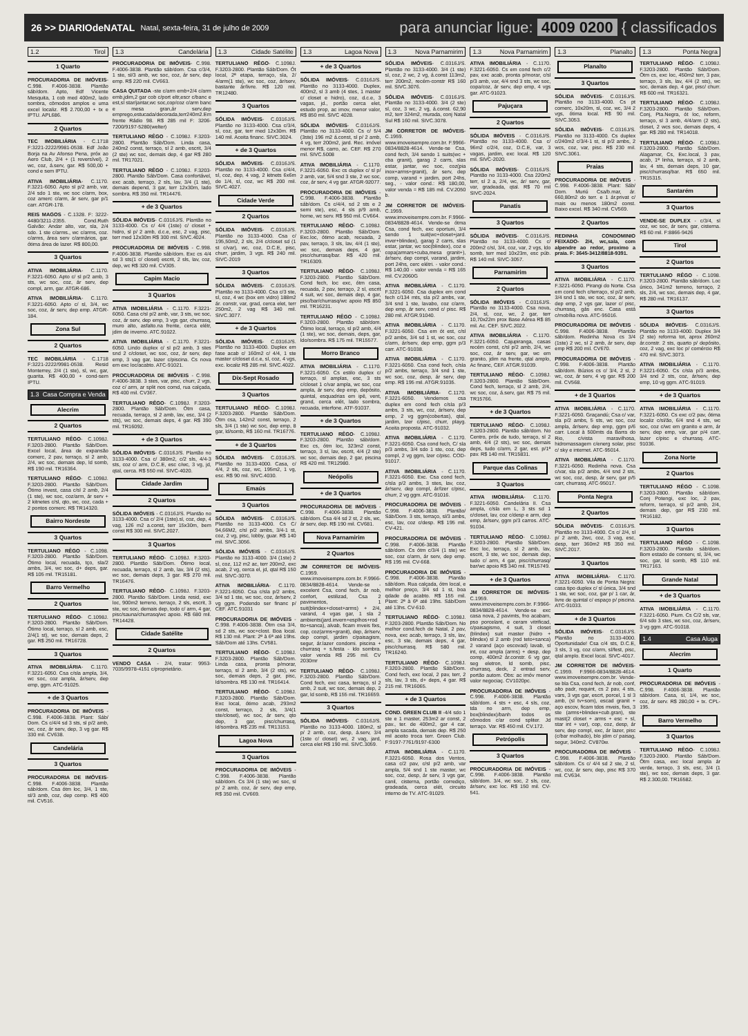26 >> DIARIOdeNATAL Natal, sexta-feira, 31 de julho de 2009 para anunciar ligue: 4009 0200 { classificados
1.2 Tirol
1 Quarto
PROCURADORIA DE IMÓVEIS- C.998. F.4006-3838. Plantão sáb/dom. Apto, Edf Vicente Mesquita, 1 cob med 400m2, lado sombra, cômodos amplos e uma excel localiz. R$ 2.700,00 + tx e IPTU. APL686.
2 Quartos
TEC IMOBILIÁRIA - C.1718 F:3221-2222/9981-0538. Edf João Borja na Av Afonso Pena, próx ao Aero Club, 2/4 + (1 reversível), 2 wc, coz, á.serv, gar. R$ 500,00 + cond e sem IPTU.
ATIVA IMOBILIÁRIA- C.1170. F.3221-6050. Apto sl p/2 amb, var, 2/4 sdo 1 ste, wc soc c/arm, box, coz amerc c/arm, ár serv, gar p/1 carr. ATGR-178.
REIS MAGOS - C.1328. F: 3222-4480/3211-2355. Cond.Ruth Galvão: Andar alto, var, sla, 2/4 sdo. 1 ste c/arms., wc c/arms, coz. c/arms, área serv c/armários, gar. ótima área de lazer. R$ 800,00.
3 Quartos
ATIVA IMOBILIÁRIA- C.1170. F.3221-6050. Apto c/ sl p/2 amb, 3 sts, wc soc, coz, ár serv, dep compl, arm, gar. ATGR-686.
ATIVA IMOBILIÁRIA- C.1170. F.3221-6050. Apto c/ sl, 3/4, wc soc, coz, ár serv, dep emp. ATGR-184.
Zona Sul
2 Quartos
TEC IMOBILIÁRIA - C.1718 F:3221-2222/9981-0538. Resid Monterrey, 2/4 (1 ste), sl, wc, gar, guarita. R$ 400,00 + cond-sem IPTU.
1.3 Casa Compra e Venda
Alecrim
2 Quartos
TERTULIANO RÊGO- C.1098J. F.3203-2800. Plantão Sáb/Dom. Excel local, área de expansão comerc, 2 pav, terraço, sl 2 amb, 2/4, wc soc, demais dep, ld somb, R$ 190 mil. TR16364.
TERTULIANO RÊGO- C.1098J. F.3203-2800. Plantão Sáb/Dom. Ótimo invest, casa c/sl 2 amb, 2/4 (1 ste), wc soc, coz/arm, ár serv + 2 kitnetes c/sl, qto, wc, coz, cada + 2 pontos comerc. R$ TR14320.
Bairro Nordeste
3 Quartos
TERTULIANO RÊGO - C.1098. F.3203-2800. Plantão Sáb/Dom. Ótimo local, recuada, tço, sla/2 ambs, 3/4, wc soc, d+ deps, gar. R$ 105 mil. TR15181.
Barro Vermelho
2 Quartos
TERTULIANO RÊGO- C.1098J. F.3203-2800. Plantão Sáb/Dom. Ótimo local, terraço, sl 2 amb, esc, 2/4(1 st), wc soc, demais deps, 2 gar. R$ 250 mil. TR16728.
3 Quartos
ATIVA IMOBILIÁRIA- C.1170. F.3221-6050. Csa c/sla ampla, 3/4, wc soc, coz ampla, ár/serv, dep emp, ggm. ATC-91025.
+ de 3 Quartos
PROCURADORIA DE IMÓVEIS - C.998. F.4006-3838. Plant: Sáb/ Dom. Cs c/4/4 sd 3 sts, sl p/2 amb, wc, coz, ár serv, dep, 3 vg gar. R$ 330 mil. CV638.
Candelária
3 Quartos
PROCURADORIA DE IMÓVEIS- C.998. F.4006-3838. Plantão sáb/dom. Csa ótm loc, 3/4, 1 ste, sl/3 amb, coz, dep comp. R$ 400 mil. CV516.
1.3 Candelária
PROCURADORIA DE IMÓVEIS- C.998. F.4006-3838. Plantão sáb/dom. Csa c/3/4, 1 ste, sl/3 amb, wc soc, coz, ár serv, dep emp. R$ 220 mil. CV663.
CASA QUITADA -ste c/arm emb+2/4 c/arm emb,jdim,2 gar cob c/port eltr,escr c/banc e est,sl star/jantar,wc soc,cop/coz c/arm banc e mesa gran,ár serv,dep emprego,estucada/decorada,terr240m2.Em frente Rádio 98. R$ 285 mil F: 3206-7200/9197-5280(welter)
TERTULIANO RÊGO - C.1098J. F.3203-2800. Plantão Sáb/Dom. Linda casa, 240m2 const, terraço, sl 2 amb, escrit, 3/4 (2 ste) wc soc, demais dep, 4 gar R$ 280 mil. TR17021.
TERTULIANO RÊGO - C.1098J. F.3203-2800. Plantão Sáb/Dom. Casa confortável, exc acab, terraço, 2 sls, lav, 3/4 (1 ste), demais depend, 3 gar, terr 12x30m, lado sombra. R$ 350 mil. TR14476.
+ de 3 Quartos
SÓLIDA IMÓVEIS- C.0316J/S. Plantão no 3133-4000. Cs c/ 4/4 (1ste) c/ closet + hidro, sl p/ 2 amb, d.c.e, esc, 2 vag, pisc, terr med 12x30m R$ 300 mil. SIVC.4024.
PROCURADORIA DE IMÓVEIS - C.998. F.4006-3838. Plantão sáb/dom. Exc cs 4/4 sd 3 sts(1 c/ closet) escrit, 2 sls, lav, coz, dep, wc R$ 320 mil. CV305.
Capim Macio
3 Quartos
ATIVA IMOBILIÁRIA - C.1170. F.3221-6050. Casa c/sl p/2 amb, var, 3 sts, wc soc, coz, ár serv, dep emp, 3 vgs gar, churrasq, muro alto, asfalto.na frente, cerca elétr, jdim de inverno. ATC.91022.
ATIVA IMOBILIÁRIA - C.1170. F.3221-6050. Lindo duplex c/ sl p/2 amb, 3 stes snd 2 c/closet, wc soc, coz, ár serv, dep emp, 3 vag gar, lazer c/piscina. Cs nova em exc loc/acabto. ATC-91021.
PROCURADORIA DE IMÓVEIS - C.998. F.4006-3838. 3 stes, var, pisc, churr, 2 vgs, coz c/ arm, ar split nos comd, rua calçada, R$ 400 mil. CV367.
TERTULIANO RÊGO- C.1098J. F.3203-2800. Plantão Sáb/Dom. Ótm casa, recuada, terraço, sl 2 amb, lav, esc, 3/4 (2 sts), wc soc, demais deps, 4 gar. R$ 390 mil. TR16092.
+ de 3 Quartos
SÓLIDA IMÓVEIS- C.0316J/S. Plantão no 3133-4000. Csa c/ 380m2, c/2 sls, 4/4-3 sts, coz c/ arm, D.C.E, esc c/wc, 3 vg, jd, qtal, cerca. R$ 550 mil. SIVC-4020.
Cidade Jardim
2 Quartos
SÓLIDA IMÓVEIS - C.0316J/S. Plantão no 3133-4000. Csa c/ 2/4 (1ste).sl, coz, dep, 4 vag, 126 m2 a.const, terr 15x30m, bem const R$ 300 mil. SIVC.2027.
3 Quartos
TERTULIANO RÊGO- C.1098J. F.3203-2800. Plantão Sáb/Dom. Ótimo local, recuada, terraço, sl 2 amb, lav, 3/4 (2 sts), wc soc, demais deps, 3 gar. R$ 270 mil. TR16476.
TERTULIANO RÊGO- C.1098J. F.3203-2800. Plantão Sáb/Dom. Linda resid, exc loc, 900m2 terreno, terraço, 2 sls, escrit, 3 ste, wc soc, demais dep, todo c/ arm, 4 gar, pisc/sauna/churrasq/wc apoio. R$ 680 mil. TR14428.
Cidade Satélite
2 Quartos
VENDO CASA - 2/4, tratar: 9953-7035/9978-4151 c/proprietário.
1.3 Cidade Satélite
TERTULIANO RÊGO- C.1098J. F.3203-2800. Plantão Sáb/Dom. Ót local, 2ª etapa, terraço, sla, 2/ 4/arm(1 ste), wc soc, coz, ár/serv, bastante ár/livre. R$ 120 mil. TR12480.
3 Quartos
SÓLIDA IMÓVEIS- C.0316J/S. Plantão no 3133-4000. Csa c/3/4, sl, coz, gar, terr med 12x30m. R$ 140 mil. Aceita financ. SIVC.3024.
+ de 3 Quartos
SÓLIDA IMÓVEIS- C.0316J/S. Plantão no 3133-4000. Csa c/4/4, sl, coz, dep, 4 vag, 2 kitnets 6x6m de 1/4, sl, coz, wc R$ 200 mil. SIVC.4027.
Cidade Verde
2 Quartos
SÓLIDA IMÓVEIS- C.0316J/S. Plantão no 3133-4000. Csa c/ 195,50m2, 2 sls, 2/4 c/closet sd (1 st c/var), wc, coz, D.C.E, pisc, churr, jardim, 3 vgs. R$ 240 mil. SIVC-2019
3 Quartos
SÓLIDA IMÓVEIS- C.0316J/S. Plantão no 3133-4000. Csa c/3 ste, sl, coz, 4 wc (box em vidro) 188m2 ár. constr, var, grad, cerca elet, terr 250m2, 2 vag R$ 340 mil. SIVC.3077.
+ de 3 Quartos
SÓLIDA IMÓVEIS- C.0316J/S. Plantão no 3133-4000. Duplex em fase acab c/ 160m2 c/ 4/4, 1 ste master c/closet d.c.e, sl, coz, 4 vgs, exc. localiz R$ 285 mil. SIVC.4022.
Dix-Sept Rosado
3 Quartos
TERTULIANO RÊGO- C.1098J. F.3203-2800. Plantão Sáb/Dom. Ótm csa, 142m2 const, terraço, 2 sls, 3/4 (1 ste) wc soc, dep emp, 8 gar, ld/somb, R$ 160 mil. TR16776.
+ de 3 Quartos
SÓLIDA IMÓVEIS- C.0316J/S. Plantão no 3133-4000. Casa, c/ 4/4, 2 sls, coz, wc, 195m2, 1 vg, esc. R$ 90 mil. SIVC.4030.
Emaús
3 Quartos
SÓLIDA IMÓVEIS- C.0316J/S. Plantão no 3133-4000. Cs C/ 94,66M2, c/sl p/2 ambs, 3/4-1 st, coz, 2 vg, pisc, lobby, guar. R$ 140 mil. SIVC.3056.
SÓLIDA IMÓVEIS - C.0316J/S. Plantão no 3133-4000. 3/4 (1ste) 2 sl, coz, 112 m2 ac, terr 200m2, exc acab, 2 vg, cerca el, jd, qtal R$ 150 mil. SIVC-3070.
ATIVA IMOBILIÁRIA- C.1170. F.3221-6050. Csa c/sla p/2 ambs, 3/4 sd 1 ste, wc soc, coz, ár/serv, 2 vg ggm. Podendo ser financ p/ CEF. ATC.91031
PROCURADORIA DE IMÓVEIS - C.998. F.4006-3838. Ótm csa 3/4, sd 2 sts, wc soc+clost. Boa local. R$ 130 mil. Plant: 2ª à 6ª até 19hs. Sáb/Dom até 13hs. CV581.
TERTULIANO RÊGO- C.1098J. F.3203-2800. Plantão Sáb/Dom. Linda casa, pronta p/morar, terraço, sl 2 amb, 3/4 (2 sts), wc soc, demais deps, 2 gar, pisc, ld/sombra. R$ 130 mil. TR16414.
TERTULIANO RÊGO- C.1098J. F.3203-2800. Plantão Sáb/Dom. Exc local, ótimo acab, 293m2 const, terraço, 2 sls, 3/4(1 ste/closet), wc soc, ár serv, qto dep, 3 gar, pisc/churrasq, ld/sombra. R$ 235 mil. TR13153.
Lagoa Nova
3 Quartos
PROCURADORIA DE IMÓVEIS - C.998. F.4006-3838. Plantão sáb/dom. Cs 3/4 (1 ste) wc soc, sl p/ 2 amb, coz, ár serv, dep emp, R$ 350 mil. CV669.
1.3 Lagoa Nova
+ de 3 Quartos
SÓLIDA IMÓVEIS- C.0316J/S. Plantão no 3133-4000. Duplex, 400m2, sl 3 amb (4 stes, 1 master c/ closet e hidro), coz, d.c.e, 3 vagas, jd., portão cerca elet, estudo prop, ac imov, menor valor, R$ 850 mil. SIVC 4028.
SÓLIDA IMÓVEIS- C.0316J/S. Plantão no 3133-4000. Cs c/ 5/4 (3ste) 196 m2 á.const, sl p/ 2 amb, 4 vg, terr 200m2, jard. Rec. imóvel menor R$, carro, ac. CEF. R$ 270 mil. SIVC.5008
ATIVA IMOBILIÁRIA - C.1170. F.3221-6050. Exc cs duplex c/ sl p/ 2 amb, var, 5/4 snd 3 ste, 2 wc soc, coz, ár serv, 4 vg gar. ATGR-92077.
PROCURADORIA DE IMÓVEIS - C.998. F.4006-3838. Plantão sáb/dom. Cs c/4/4, sd 2 sts e 2 semi ste), esc, 4 sls p/9 amb, home, wc serv. R$ 950 mil. CV664.
TERTULIANO RÊGO- C.1098J. F.3203-2800. Plantão Sáb/Dom. Exc.loc, ótimo acab, recuada, 2 pav, terraço, 3 sls, lav, 4/4 (1 ste), wc soc, demais deps, 4 gar, pisc/churrasq/bar. R$ 420 mil. TR16309.
TERTULIANO RÊGO- C.1098J. F.3203-2800. Plantão Sáb/Dom. Cond fech, loc exc, ótm casa, recuada, 2 pav, terraço, 2 sl, escrit 4 suit, wc soc, demais dep, 4 gar, pisc/bar/churrasq/wc apoio R$ 850 mil. TR16231.
TERTULIANO RÊGO - C.1098J. F.3203-2800. Plantão sáb/dom. Ótimo local, terraço, sl p/2 amb, 4/4 (1 ste), wc soc, demais, deps, gar, ldo/sombra. R$ 175 mil. TR15577.
Morro Branco
ATIVA IMOBILIÁRIA - C.1170. F.3221-6050. Cs estilo duplex c/ terraço, sl amplas, esc, 3 sts c/closet 1 c/var ampla, wc soc, coz ampla, ár serv, dep emp, depósito, quintal, esquadrias em ipê, vent, grand, cerca elét, lado sombra, recuada, interfone. ATF-91037.
+ de 3 Quartos
TERTULIANO RÊGO- C.1098J. F.3203-2800. Plantão sáb/dom. Exc cs, ótm loc, 323m2 const, terraço, 3 sl, lav, escrit, 4/4 (2 ste) wc soc, demais dep, 2 gar, piscina R$ 420 mil. TR12980.
Neópolis
+ de 3 Quartos
PROCURADORIA DE IMÓVEIS - C.998. F.4006-3838. Plantão sáb/dom. Csa 4/4 sd 2 st, 2 sls, wc, ár serv, dep. R$ 190 mil. CV681.
Nova Parnamirim
2 Quartos
JM CORRETOR DE IMÓVEIS- C.1959. www.imoveisempre.com.br. F.9966-0834/8828-4614. Vende-se - excelent Csa, cond fech, ár nob, confort, estilizad, Csa 2 pavimentos, 1 suit(blindex+closet+arms) + 2/4, varand, 4 vgas gar, 1 sla 2 ambients(jard.invern+esplhos+rod tto+sanca), alvab, ficam mveis fixs, cop, coz(arms+granit), dep, ár/serv, dep compl, jardim c/paisagism, segur, ár.lazer condomi. piscina + churrasq + s.festa - ldo sombra. valor venda R$ 295 mil. CV 2030mr
TERTULIANO RÊGO- C.1098J. F.3203-2800. Plantão Sáb/Dom. Cond fech, exc casa, terraço, sl 2 amb, 2 suit, wc soc, demais dep, 2 gar, ld somb, R$ 155 mil. TR16659.
3 Quartos
SÓLIDA IMÓVEIS- C.0316J/S. Plantão no 3133-4000. 180m2, sl p/ 2 amb, coz, desp, á.serv, 3/4 (1ste c/ closet) wc, 2 vag, jard, cerca elet R$ 190 mil. SIVC.3059.
1.3 Nova Parnamirim
SÓLIDA IMÓVEIS- C.0316J/S. Plantão no 3133-4000. 3/4 (1 ste) sl, coz, 2 wc, 2 vg, á.const 113m2, terr 200m2, recém-constr R$ 160 mil. SIVC.3076.
SÓLIDA IMÓVEIS- C.0316J/S. Plantão no 3133-4000. 3/4 (2 ste) sl, coz, 3 wc, 2 vg, á.const. 62,90 m2, terr 324m2, murada, conj Natal Sul R$ 160 mil. SIVC.3078.
JM CORRETOR DE IMÓVEIS- C.1959. www.imoveisempre.com.br. F.9966-0834/8828-4614. Vende-se Csa, cond fech, 3/4 sendo 1 suits(wc + cba granit), garag 2 carrs, slas estar, jantar, wc soc, coz(pia inox+arms+granit), ár serv, dep comp, varand + jardim, port 24hs, seg., - valor cond.: R$ 180,00, valor venda = R$ 185 mil. CV.2050 b.
JM CORRETOR DE IMÓVEIS- C.1959. www.imoveisempre.com.br. F.9966-0834/8828-4614. Vende-se ótma Csa, cond fech, exc oportuni, 3/4 sendo 1 suit(wc+closet+jard. inver+blindex), garag 2 carrs, slas estar, jantar, wc soc(blindex), coz e copa(armars+cuba,mesa granit+), ár/serv, dep compl, varand, jardim, port 24hs, cerc elétri. - valor cond.: R$ 140,00 - valor venda = R$ 165 mil. CV.2060G
ATIVA IMOBILIÁRIA - C.1170. F.3221-6050. Csa duplex em cond fech c/134 mts, sla p/2 ambs, var, 3/4 snd 1 ste, lavabo, coz c/arm, dep emp, ár serv, cond c/ pisc. R$ 280 mil. ATGR.91040.
ATIVA IMOBILIÁRIA - C.1170. F.3221-6050. Csa em ót est, c/sl p/2 ambs, 3/4 sd 1 st, wc soc, coz c/arm, ár/serv, dep emp, ggm p/3 carr. ATC-91038.
ATIVA IMOBILIÁRIA - C.1170. F.3221-6050. Csa cond fech, c/sla p/2 ambs, terraço, 3/4 snd 1 ste, wc soc, coz, desp, ár serv, dep emp. R$ 195 mil. ATGR.91035.
ATIVA IMOBILIÁRIA- C.1170. F.3221-6050. Vendemos csa duplex em cond fech c/sla p/3 ambs, 3 sts, wc, coz, ár/serv, dep emp, 2 vg ggm(cobertas), qtal, jardim, lzer c/pisc, churr, playg. Aceita proposta. ATC-91032.
ATIVA IMOBILIÁRIA - C.1170. F.3221-6050. Csa cond fech, C/ sla p/3 ambs, 3/4 sdo 1 ste, coz, dep compl, 2 vg ggm, lzer c/pisc. COD-91017.
ATIVA IMOBILIÁRIA - C.1170. F.3221-6050. Exc. Csa cond fech, c/sla p/2 ambs, 3 stes, lav, coz, ár/serv, dep compl, ár/lzer c/pisc, churr, 2 vg ggm. ATC-91016.
PROCURADORIA DE IMÓVEIS - C.998. F.4006-3838. Plantão/ Sáb/Dom. 3 sts, terraço, sl/3 ambs, esc, lav, coz c/desp. R$ 195 mil. CV-421.
PROCURADORIA DE IMÓVEIS - C.998. F.4006-3838. Plantão sáb/dom. Cs ótm c/3/4 (1 ste) wc soc, coz c/arm, ár serv, dep emp. R$ 195 mil. CV-668.
PROCURADORIA DE IMÓVEIS - C.998. F.4006-3838. Plantão sáb/dom. Rua calçada, ótm local, e melhor preço, 3/4 sd 1 st, boa qdade de acabto. R$ 155 mil. Plant: 2ª à 6ª até 19hs. Sáb/Dom até 13hs. CV-610.
TERTULIANO RÊGO- C.1098J. F.3203-2800. Plantão Sáb/Dom. No melhor cond.fech de Natal, 2 pav, nova, exc acab, terraço, 3 sls, lav, esc, 3 ste, demais deps, 4 gar, pisc/churrasq. R$ 580 mil. TR16240.
TERTULIANO RÊGO- C.1098J. F.3203-2800. Plantão Sáb/Dom. Cond fech, exc local, 2 pav, terr, 2 sls, lav, 3 sts, d+ deps, 4 gar. R$ 215 mil. TR16065.
+ de 3 Quartos
COND. GREEN CLUB II -4/4 sdo 1 ste e 1 master, 253m2 ar const, 2 pav., ter. de 400m2, gar 4 car, ampla sacada, demais dep. R$ 250 mil aceito troca terr. Green Club. F:9197-7761/9197-6300
ATIVA IMOBILIÁRIA - C.1170. F.3221-6050. Rosa dos Ventos, casa c/2 pav, c/sl p/2 amb, var ampla, 5/4 snd 1 ste master, wc soc, coz, desp, ár serv, 3 vgs gar, canil, cisterna, portão corrediço, gradeada, cerca elét, circuito interno de TV. ATC-91029.
1.3 Nova Parnamirim
ATIVA IMOBILIÁRIA - C.1170. F.3221-6050. Cs em cond fech c/2 pav, exc acab, pronta p/morar, c/sl p/3 amb, var, 4/4 snd 3 sts, wc soc, copa/coz, ár serv, dep emp, 4 vgs gar. ATC-91023.
Pajuçara
2 Quartos
SÓLIDA IMÓVEIS - C.0316J/S. Plantão no 3133-4000. Csa c/ 96m2 c/2/4, coz, D.C.E, var, 3 vagas, jardim, exc local. R$ 120 mil. SIVC-2020.
SÓLIDA IMÓVEIS- C.0316J/S. Plantão no 3133-4000. Csa 220m2 terr, sl 2 a, 2/4, wc, ár/ serv, gar, var, gradeada, qtal. R$ 70 mil SIVC-2024.
Panatis
3 Quartos
SÓLIDA IMÓVEIS- C.0316J/S. Plantão no 3133-4000. Cs c/ 200m2 c/sl, 3/4, coz, var, 2 vgs, ldo somb, terr med 10x23m, esc púb. R$ 140 mil. SIVC-3057.
Parnamirim
2 Quartos
SÓLIDA IMÓVEIS - C.0316J/S. Plantão no 3133-4000. Csa nova, 2/4, sl, coz, wc, 2 gar, terr 10,70x22m prox Base Aérea R$ 85 mil. Ac. CEF. SIVC.2022.
ATIVA IMOBILIÁRIA - C.1170. F.3221-6050. Cajupiranga, casas recém const, c/sl p/2 amb, 2/4, wc soc, coz, ár serv, gar, wc em granito, jdim na frente, qtal amplo, Ac financ, CEF. ATGR.91039.
TERTULIANO RÊGO- C.1098J. F.3203-2800. Plantão Sáb/Dom. Cond fech, terraço, sl 2 amb, 2/4, wc soc, coz, á.serv, gar. R$ 75 mil. TR15766.
+ de 3 Quartos
TERTULIANO RÊGO- C.1098J. F.3203-2800. Plantão sáb/dom. No Centro, próx de tudo, terraço, sl 2 amb, 4/4 (2 sts), wc soc, demais deps, tudo c/arm, 2 gar, est. p/1ª pav. R$ 140 mil. TR15831.
Parque das Colinas
3 Quartos
ATIVA IMOBILIÁRIA- C.1170. F.3221-6050. Candelária II. Csa ampla, c/sla em L, 3 sts sd 1 c/closet, lav, coz c/desp e arm, dep emp, ár/serv, ggm p/3 carros. ATC-91034.
TERTULIANO RÊGO- C.1098J. F.3203-2800. Plantão Sáb/Dom. Exc loc, terraço, sl 2 amb, lav, escrit, 3 ste, wc soc, demais dep, tudo c/ arm, 4 gar, pisc/churrasq/ bar/wc apoio R$ 340 mil. TR15749.
+ de 3 Quartos
JM CORRETOR DE IMÓVEIS- C.1959. www.imoveisempre.com.br. F.9966-0834/8828-4614. Vende-se exc casa nova, 2 pavimts, fno acabam, pso porcelant, e ceram vitrificad, c/paisagismo, 4 suit, 3 closet (blindex) suit master (hidro + blindex) sl 2 amb (rod teto+sanca) 2 varand (aço escovad) lavab, sl int, coz ampla (arms) + desp, dep comp, 400m2 ár.constr. 6 vg gar, seg eletron, ld somb, pisc, churrasq, deck, 2 entrad serv, portão autom. Obs: ac imóv menor valor negociaç. CV1020pc.
PROCURADORIA DE IMÓVEIS - C.998. F.4006-3838. Plantão sáb/dom. 4 sts + esc, 4 sls, coz, tda no arm, dep emp, box(blindex)/banh todos os cômodos c/ar cond spliter. Jd terraço. Var. R$ 450 mil. CV.172.
Petrópolis
3 Quartos
PROCURADORIA DE IMÓVEIS - C.998. F.4006-3838. Plantão sáb/dom. 3/4, wc soc, 2 sls, coz, ár/serv, exc loc. R$ 150 mil. CV-541.
1.3 Planalto
Planalto
3 Quartos
SÓLIDA IMÓVEIS- C.0316J/S. Plantão no 3133-4000. Cs pt comerc, 10x20m, sl, coz, wc, 3/4 2 vgs, ótima local. R$ 90 mil. SIVC.3053.
SÓLIDA IMÓVEIS- C.0316J/S. Plantão no 3133-4000. Cs duplex c/240m2 c/3/4-1 st, sl p/2 ambs, 2 wcs, coz, var, pisc. R$ 230 mil. SIVC.3061.
Praias
PROCURADORIA DE IMÓVEIS - C.998. F.4006-3838. Plant: Sáb/ Dom. Muriú Csa/b.mar, ár. 660,80m2 do terr. e 1 ár.privat c/ mais ou menos 180m2 const. Baixo excel. R$ 340 mil. CV569.
2 Quartos
REDINHA CONDOMINIO FEIXADO- 2/4, wc,sala, com alpendre ao redor, proximo a praia. F: 3645-3412/8818-9391.
3 Quartos
ATIVA IMOBILIÁRIA - C.1170. F.3221-6050. Pirangi do Norte. Csa em cond fech c/terraço, sl p/2 amb, 3/4 snd 1 ste, wc soc, coz, ár serv, dep emp, 2 vgs gar, lazer c/ pisc, churrasq, gás enc. Casa está c/mobília nova. ATC-95016.
PROCURADORIA DE IMÓVEIS - C.998. F.4006-3838. Plantão sáb/dom. Redinha Nova cs 3/4 (1ste) 2 wc, sl 2 amb, ár serv, dep emp R$ 200 mil. CV670.
PROCURADORIA DE IMÓVEIS - C.998. F.4006-3838. Plantão sáb/dom. Búzios cs c/ 3/4, 2 sl, 2 wc, coz, ár serv, 4 vg gar. R$ 200 mil. CV568.
+ de 3 Quartos
ATIVA IMOBILIÁRIA - C.1170. F.3221-6050. Graçandú; Csa c/ var, sla p/2 ambs, 5 sts, wc soc, coz ampla, ár/serv, dep emp, ggm p/6 carr. Local à 500mts da Barra do Rio, c/vista maravilhosa, hidromassagem c/energ solar, pisc c/ sky e internet. ATC-95014.
ATIVA IMOBILIÁRIA - C.1170. F.3221-6050. Redinha nova. Csa c/var, sla p/2 ambs, 4/4 snd 2 sts, wc soc, coz, desp, ár serv, gar p/5 carr, churrasq. ATC-95017.
Ponta Negra
2 Quartos
SÓLIDA IMÓVEIS- C.0316J/S. Plantão no 3133-4000. Cs c/ 2/4, sl p/ 2 amb, 2wc, coz, 3 vag, esc, desp, terr 360m2 R$ 350 mil. SIVC.2017.
3 Quartos
ATIVA IMOBILIÁRIA- C.1170. F.3221-6050. Vila de Ponta Negra: casa tipo duplex c/ sl única, 3/4 snd 1 ste, wc soc, coz, gar p/ 1 car, ár, livre de quintal c/ espaço p/ piscina. ATC-91033.
+ de 3 Quartos
SÓLIDA IMÓVEIS- C.0316J/S. Plantão no 3133-4000. Oportunidade! Csa c/4 sts, D.C.E, 3 sls, 3 vg, coz c/arm, sl/fest, pisc, qtal amplo. Excel local. SIVC-4017.
JM CORRETOR DE IMÓVEIS- C.1959. F.9966-0834/8828-4614. www.imoveisempre.com.br. Vende-se bla Csa, cond fech, ár nob, conf, alto padr, requint, cs 2 pav, 4 sts, vars, 3 vgs gar, escrt, porcel, 1 sl 3 amb, (sl tv+som), escad granit + aço escov, ficam tdos mveis, fixs, 3 ste (arms+blindex+cub.gran), ste mast(2 closet + arms + esc + sl, star int + var), cop, coz, desp, ár serv, dep compl, exc, ár lazer, pisc (c/bar molhado), blo jdim c/ paisag, segur, 340m2. CV870w.
PROCURADORIA DE IMÓVEIS - C.998. F.4006-3838. Plantão sáb/dom. Cs c/ 4/4 sd 2 ste, 2 sl, wc, coz, ár serv, dep, pisc R$ 370 mil. CV634.
1.3 Ponta Negra
TERTULIANO RÊGO- C.1098J. F.3203-2800. Plantão Sáb/Dom. Ótm cs, exc loc, 450m2 terr, 3 pav, terraço, 3 sls, lav, 4/4 (2 sts), wc soc, demais dep, 4 gar, pisc/ churr. R$ 600 mil. TR16321.
TERTULIANO RÊGO- C.1098J. F.3203-2800. Plantão Sáb/Dom. Conj, Pta.Negra, ót loc, reform, terraço, sl 3 amb, 4/4/arm (2 sts), closet, 2 wcs soc, demais deps, 4 gar. R$ 280 mil. TR14018.
TERTULIANO RÊGO- C.1098J. F.3203-2800. Plantão Sáb/Dom. Alagamar, Cs, Exc.local, 3 pav, acab, 1ª linha, terraço, sl 2 amb, lav, 4 sts, demais deps, 10 gar, pisc/churrasq/bar. R$ 650 mil. TR15315.
Santarém
3 Quartos
VENDE-SE DUPLEX - c/3/4, sl coz, wc soc, ár serv, gar, cisterna. R$ 60 mil. F:8866-9426
Tirol
2 Quartos
TERTULIANO RÊGO - C.1098. F.3203-2800. Plantão sáb/dom. Loc único, 341m2 terreno, terraço, 2 sls, 2/4, wc soc, demais dep, 4 gar, R$ 280 mil. TR16137.
3 Quartos
SÓLIDA IMÓVEIS- C.0316J/S. Plantão no 3133-4000. Duplex 3/4 (2 ste) reforma tot, aprox 260m2 ár.constr. 2 sts, quarto p/ depósito, coz, 2 vag, exc loc p/ comércio R$ 470 mil. SIVC.3073.
ATIVA IMOBILIÁRIA - C.1170. F.3221-6050. Cs c/sla p/3 ambs, 3/4 snd 2 sts, coz, ár/serv, dep emp, 10 vg ggm. ATC-91019.
+ de 3 Quartos
ATIVA IMOBILIÁRIA - C.1170. F.3221-6050. Cs exc c/2 pav, ótima localiz c/sl/ão, 6/4 snd 4 sts, wc soc, coz c/wc em granito e arm, ár serv, dep emp, var, gar p/4 carr, lazer c/pisc e churrasq. ATC-91036.
Zona Norte
2 Quartos
TERTULIANO RÊGO - C.1098. F.3203-2800. Plantão sáb/dom. Conj Potengi, exc loc, 2 pav, reform, terraço, sl p/2 amb, 2/4, demais dep, gar R$ 230 mil. TR16182.
3 Quartos
TERTULIANO RÊGO - C.1098. F.3203-2800. Plantão sáb/dom. Bom estado de conserv, sl, 3/4, wc soc, gar, ld somb, R$ 110 mil. TR17163.
Grande Natal
+ de 3 Quartos
ATIVA IMOBILIÁRIA - C.1170. F.3221-6050. Pium. Cs C/2 sls, var, 6/4 sdo 3 stes, wc soc, coz, ár/serv, 3 vg ggm. ATC-91018.
1.4 Casa Aluga
Alecrim
1 Quarto
PROCURADORIA DE IMÓVEIS - C.998. F.4006-3838. Plantão sáb/dom. Casa, sl, 1/4, wc soc, coz, ár serv. R$ 280,00 + tx. CPL-195.
Barro Vermelho
3 Quartos
TERTULIANO RÊGO- C.1098J. F.3203-2800. Plantão Sáb/Dom. Ótm casa, exc local ampla ár verde, terraço, 3 sls, esc, 3/4 (1 ste), wc soc, demais deps, 3 gar. R$ 2.300,00. TR16582.